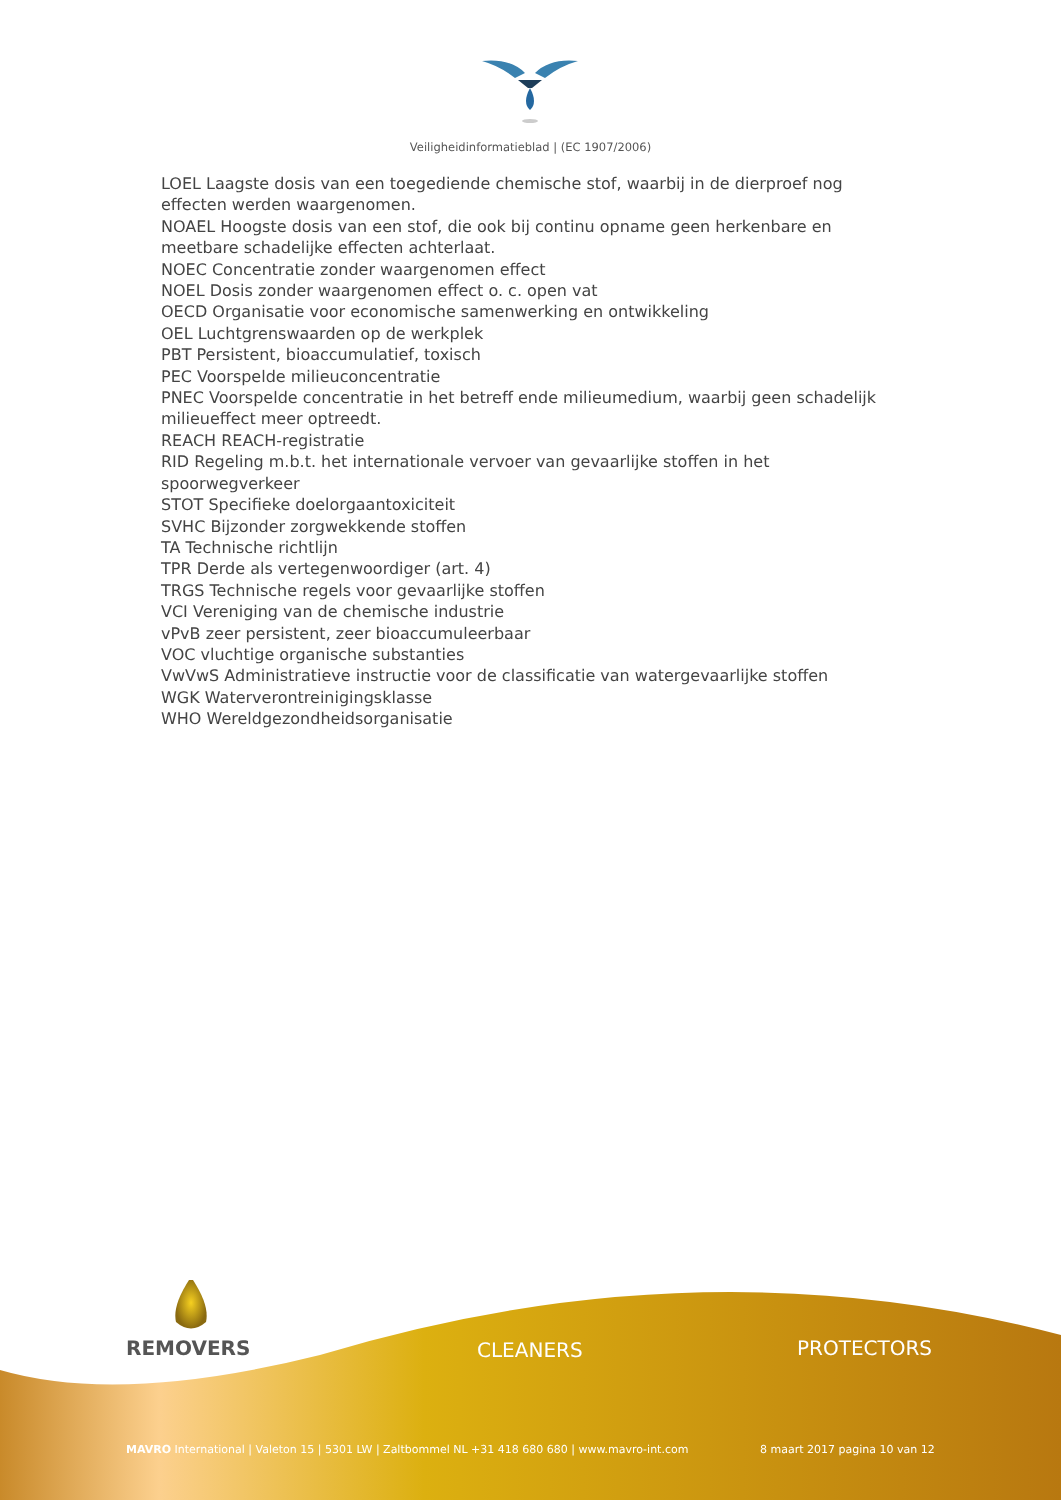Veiligheidinformatieblad | (EC 1907/2006)
LOEL Laagste dosis van een toegediende chemische stof, waarbij in de dierproef nog effecten werden waargenomen.
NOAEL Hoogste dosis van een stof, die ook bij continu opname geen herkenbare en meetbare schadelijke effecten achterlaat.
NOEC Concentratie zonder waargenomen effect
NOEL Dosis zonder waargenomen effect o. c. open vat
OECD Organisatie voor economische samenwerking en ontwikkeling
OEL Luchtgrenswaarden op de werkplek
PBT Persistent, bioaccumulatief, toxisch
PEC Voorspelde milieuconcentratie
PNEC Voorspelde concentratie in het betreff ende milieumedium, waarbij geen schadelijk milieueffect meer optreedt.
REACH REACH-registratie
RID Regeling m.b.t. het internationale vervoer van gevaarlijke stoffen in het spoorwegverkeer
STOT Specifieke doelorgaantoxiciteit
SVHC Bijzonder zorgwekkende stoffen
TA Technische richtlijn
TPR Derde als vertegenwoordiger (art. 4)
TRGS Technische regels voor gevaarlijke stoffen
VCI Vereniging van de chemische industrie
vPvB zeer persistent, zeer bioaccumuleerbaar
VOC vluchtige organische substanties
VwVwS Administratieve instructie voor de classificatie van watergevaarlijke stoffen
WGK Waterverontreinigingsklasse
WHO Wereldgezondheidsorganisatie
REMOVERS CLEANERS PROTECTORS
MAVRO International | Valeton 15 | 5301 LW | Zaltbommel NL +31 418 680 680 | www.mavro-int.com
8 maart 2017 pagina 10 van 12